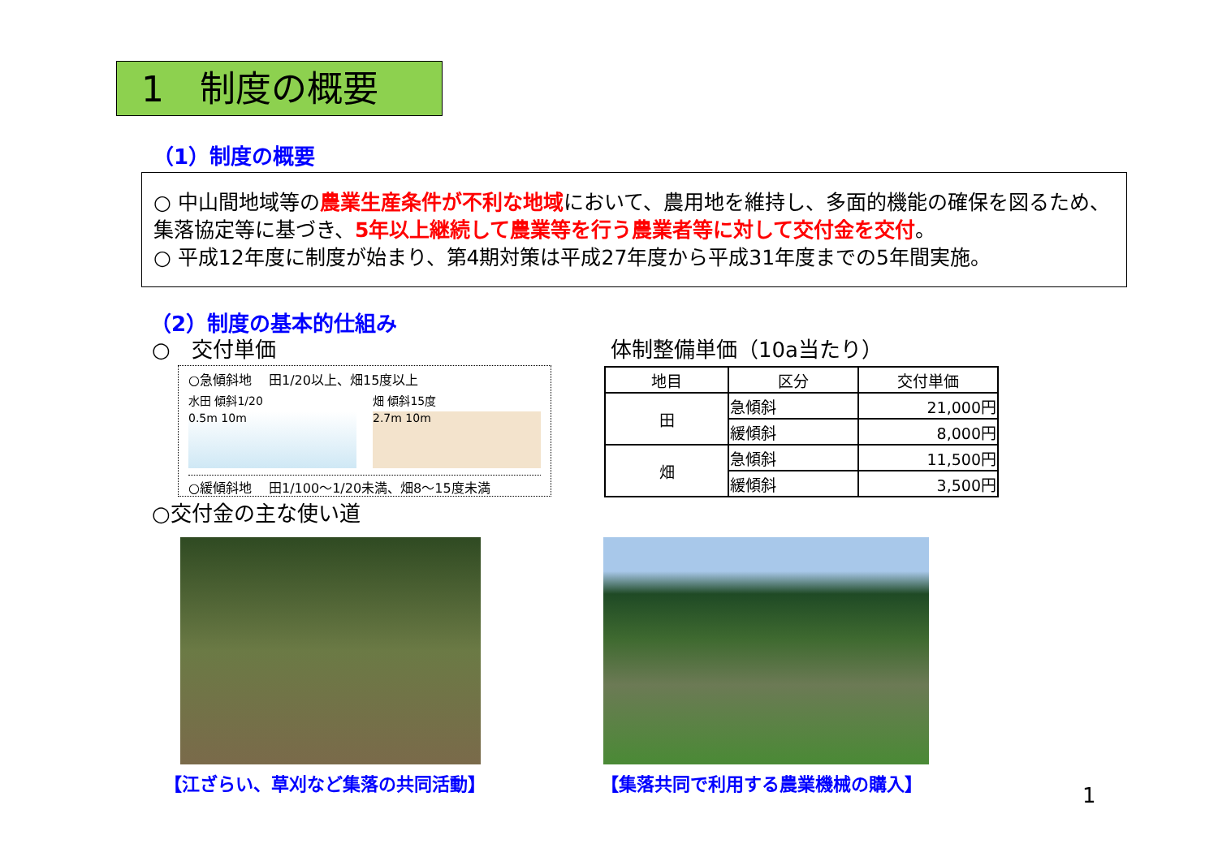1　制度の概要
（1）制度の概要
○ 中山間地域等の農業生産条件が不利な地域において、農用地を維持し、多面的機能の確保を図るため、 集落協定等に基づき、5年以上継続して農業等を行う農業者等に対して交付金を交付。
○ 平成12年度に制度が始まり、第4期対策は平成27年度から平成31年度までの5年間実施。
（2）制度の基本的仕組み
○　交付単価 体制整備単価（10a当たり）
○急傾斜地　 田1/20以上、畑15度以上
水田 傾斜1/20
0.5m 10m
畑 傾斜15度
2.7m 10m
○緩傾斜地　 田1/100～1/20未満、畑8～15度未満
| 地目 | 区分 | 交付単価 |
| --- | --- | --- |
| 田 | 急傾斜 | 21,000円 |
| | 緩傾斜 | 8,000円 |
| 畑 | 急傾斜 | 11,500円 |
| | 緩傾斜 | 3,500円 |
○交付金の主な使い道
【江ざらい、草刈など集落の共同活動】 【集落共同で利用する農業機械の購入】
1